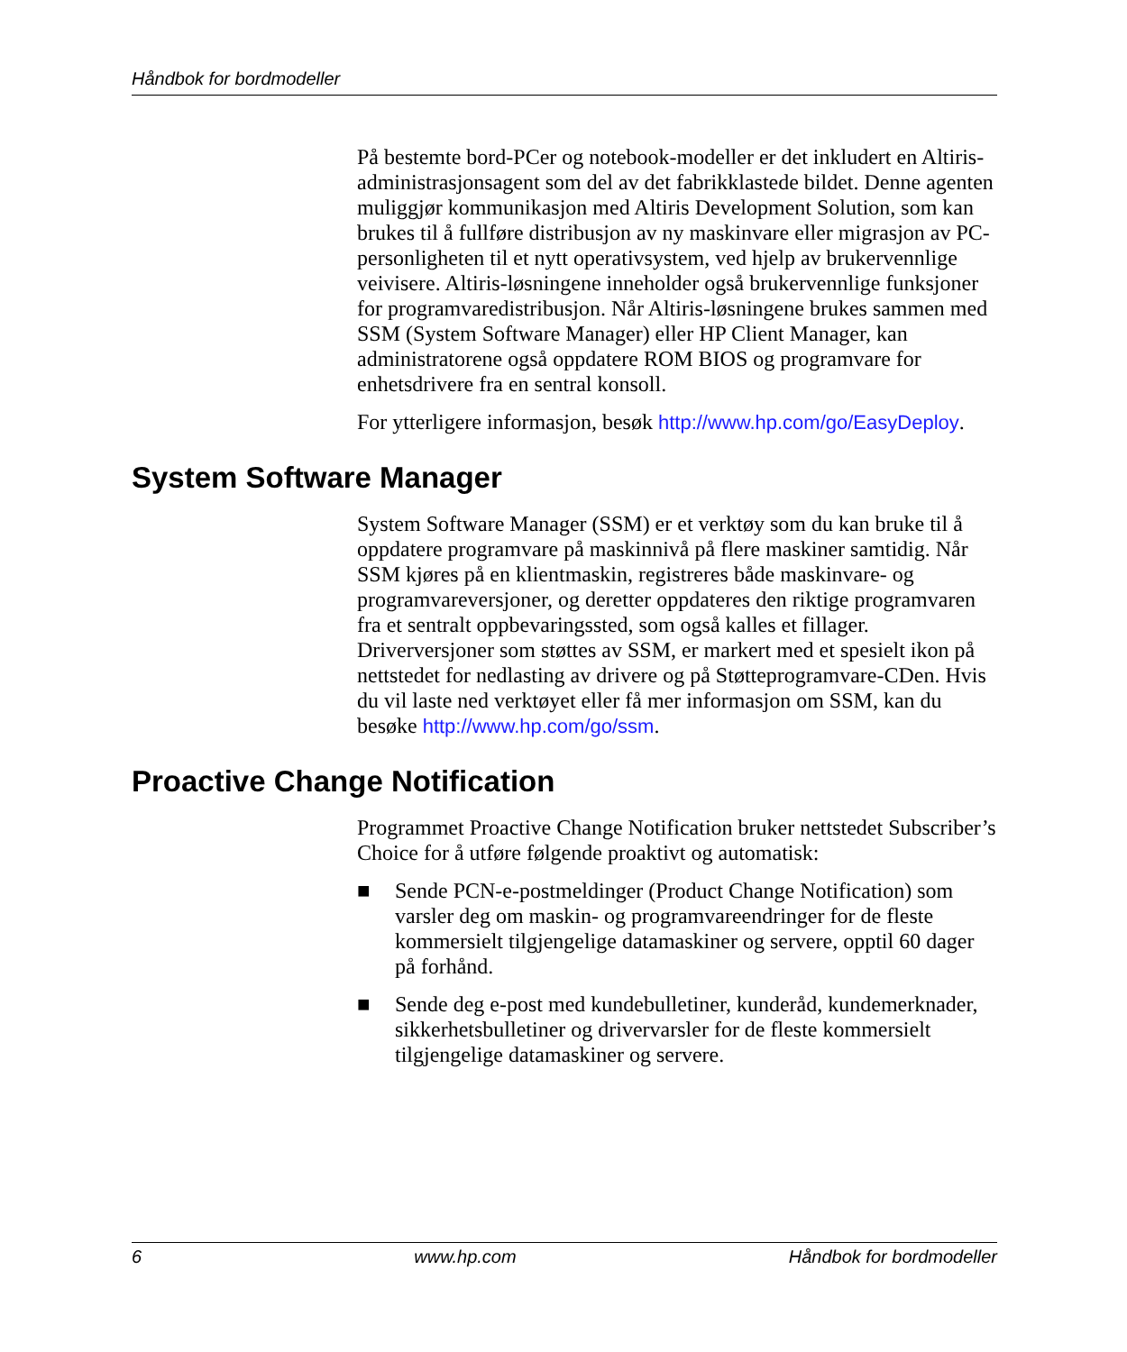Håndbok for bordmodeller
På bestemte bord-PCer og notebook-modeller er det inkludert en Altiris-administrasjonsagent som del av det fabrikklastede bildet. Denne agenten muliggjør kommunikasjon med Altiris Development Solution, som kan brukes til å fullføre distribusjon av ny maskinvare eller migrasjon av PC-personligheten til et nytt operativsystem, ved hjelp av brukervennlige veivisere. Altiris-løsningene inneholder også brukervennlige funksjoner for programvaredistribusjon. Når Altiris-løsningene brukes sammen med SSM (System Software Manager) eller HP Client Manager, kan administratorene også oppdatere ROM BIOS og programvare for enhetsdrivere fra en sentral konsoll.
For ytterligere informasjon, besøk http://www.hp.com/go/EasyDeploy.
System Software Manager
System Software Manager (SSM) er et verktøy som du kan bruke til å oppdatere programvare på maskinnivå på flere maskiner samtidig. Når SSM kjøres på en klientmaskin, registreres både maskinvare- og programvareversjoner, og deretter oppdateres den riktige programvaren fra et sentralt oppbevaringssted, som også kalles et fillager. Driverversjoner som støttes av SSM, er markert med et spesielt ikon på nettstedet for nedlasting av drivere og på Støtteprogramvare-CDen. Hvis du vil laste ned verktøyet eller få mer informasjon om SSM, kan du besøke http://www.hp.com/go/ssm.
Proactive Change Notification
Programmet Proactive Change Notification bruker nettstedet Subscriber’s Choice for å utføre følgende proaktivt og automatisk:
■ Sende PCN-e-postmeldinger (Product Change Notification) som varsler deg om maskin- og programvareendringer for de fleste kommersielt tilgjengelige datamaskiner og servere, opptil 60 dager på forhånd.
■ Sende deg e-post med kundebulletiner, kunderåd, kundemerknader, sikkerhetsbulletiner og drivervarsler for de fleste kommersielt tilgjengelige datamaskiner og servere.
6 www.hp.com Håndbok for bordmodeller